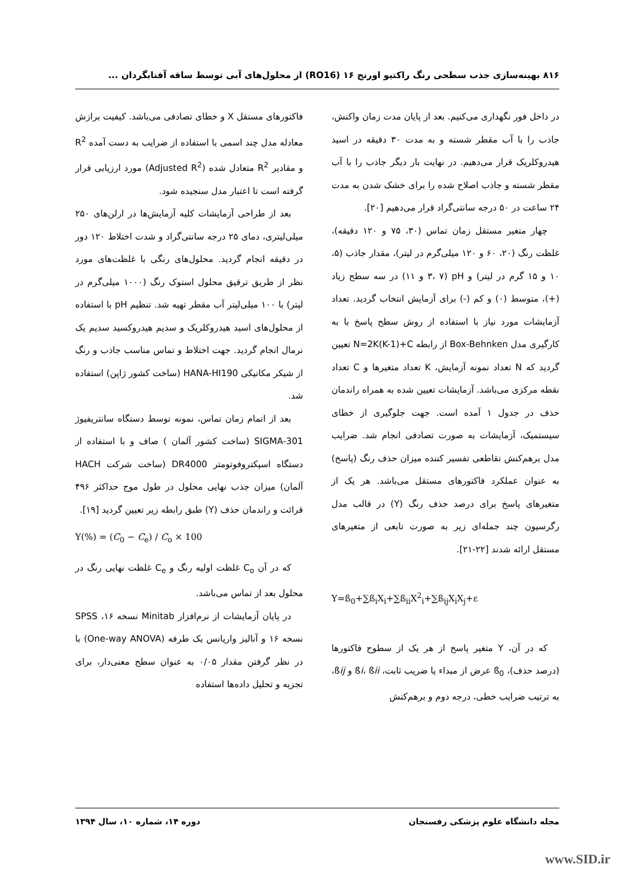۸۱۶ بهینه‌سازی جذب سطحی رنگ راکتیو اورنج ۱۶ (RO16) از محلول‌های آبی توسط ساقه آفتابگردان ...
در داخل فور نگهداری می‌کنیم. بعد از پایان مدت زمان واکنش، جاذب را با آب مقطر شسته و به مدت ۳۰ دقیقه در اسید هیدروکلریک قرار می‌دهیم. در نهایت بار دیگر جاذب را با آب مقطر شسته و جاذب اصلاح شده را برای خشک شدن به مدت ۲۴ ساعت در ۵۰ درجه سانتی‌گراد قرار می‌دهیم [۲۰].
چهار متغیر مستقل زمان تماس (۳۰، ۷۵ و ۱۲۰ دقیقه)، غلظت رنگ (۲۰، ۶۰ و ۱۲۰ میلی‌گرم در لیتر)، مقدار جاذب (۵، ۱۰ و ۱۵ گرم در لیتر) و pH (۳، ۷ و ۱۱) در سه سطح زیاد (+)، متوسط (۰) و کم (-) برای آزمایش انتخاب گردید. تعداد آزمایشات مورد نیاز با استفاده از روش سطح پاسخ با به کارگیری مدل Box-Behnken از رابطه N=2K(K-1)+C تعیین گردید که N تعداد نمونه آزمایش، K تعداد متغیرها و C تعداد نقطه مرکزی می‌باشد. آزمایشات تعیین شده به همراه راندمان حذف در جدول ۱ آمده است. جهت جلوگیری از خطای سیستمیک، آزمایشات به صورت تصادفی انجام شد. ضرایب مدل برهم‌کنش تقاطعی تفسیر کننده میزان حذف رنگ (پاسخ) به عنوان عملکرد فاکتورهای مستقل می‌باشد. هر یک از متغیرهای پاسخ برای درصد حذف رنگ (Y) در قالب مدل رگرسیون چند جمله‌ای زیر به صورت تابعی از متغیرهای مستقل ارائه شدند [۲۲-۲۱].
Y=ß<sub>0</sub>+∑ß<sub>i</sub>X<sub>i</sub>+∑ß<sub>ii</sub>X<sup>2</sup><sub>i</sub>+∑ß<sub>ij</sub>X<sub>i</sub>X<sub>j</sub>+ε
که در آن، Y متغیر پاسخ از هر یک از سطوح فاکتورها (درصد حذف)، ß<sub>0</sub> عرض از مبداء یا ضریب ثابت، ßi، ßii و ßij، به ترتیب ضرایب خطی، درجه دوم و برهم‌کنش
فاکتورهای مستقل X و خطای تصادفی می‌باشد. کیفیت برازش معادله مدل چند اسمی با استفاده از ضرایب به دست آمده R<sup>2</sup> و مقادیر R<sup>2</sup> متعادل شده (Adjusted R<sup>2</sup>) مورد ارزیابی قرار گرفته است تا اعتبار مدل سنجیده شود.
بعد از طراحی آزمایشات کلیه آزمایش‌ها در ارلن‌های ۲۵۰ میلی‌لیتری، دمای ۲۵ درجه سانتی‌گراد و شدت اختلاط ۱۲۰ دور در دقیقه انجام گردید. محلول‌های رنگی با غلظت‌های مورد نظر از طریق ترقیق محلول استوک رنگ (۱۰۰۰ میلی‌گرم در لیتر) با ۱۰۰ میلی‌لیتر آب مقطر تهیه شد. تنظیم pH با استفاده از محلول‌های اسید هیدروکلریک و سدیم هیدروکسید سدیم یک نرمال انجام گردید. جهت اختلاط و تماس مناسب جاذب و رنگ از شیکر مکانیکی HANA-HI190 (ساخت کشور ژاپن) استفاده شد.
بعد از اتمام زمان تماس، نمونه توسط دستگاه سانتریفیوژ SIGMA-301 (ساخت کشور آلمان ) صاف و با استفاده از دستگاه اسپکتروفوتومتر DR4000 (ساخت شرکت HACH آلمان) میزان جذب نهایی محلول در طول موج حداکثر ۴۹۶ قرائت و راندمان حذف (Y) طبق رابطه زیر تعیین گردید [۱۹].
Y(%) = (C<sub>0</sub> − C<sub>e</sub>) / C<sub>o</sub> × 100
که در آن C<sub>o</sub> غلظت اولیه رنگ و C<sub>e</sub> غلظت نهایی رنگ در محلول بعد از تماس می‌باشد.
در پایان آزمایشات از نرم‌افزار Minitab نسخه ۱۶، SPSS نسخه ۱۶ و آنالیز واریانس یک طرفه (One-way ANOVA) با در نظر گرفتن مقدار ۰/۰۵ به عنوان سطح معنی‌دار، برای تجزیه و تحلیل داده‌ها استفاده
مجله دانشگاه علوم پزشکی رفسنجان دوره ۱۴، شماره ۱۰، سال ۱۳۹۴
www.SID.ir